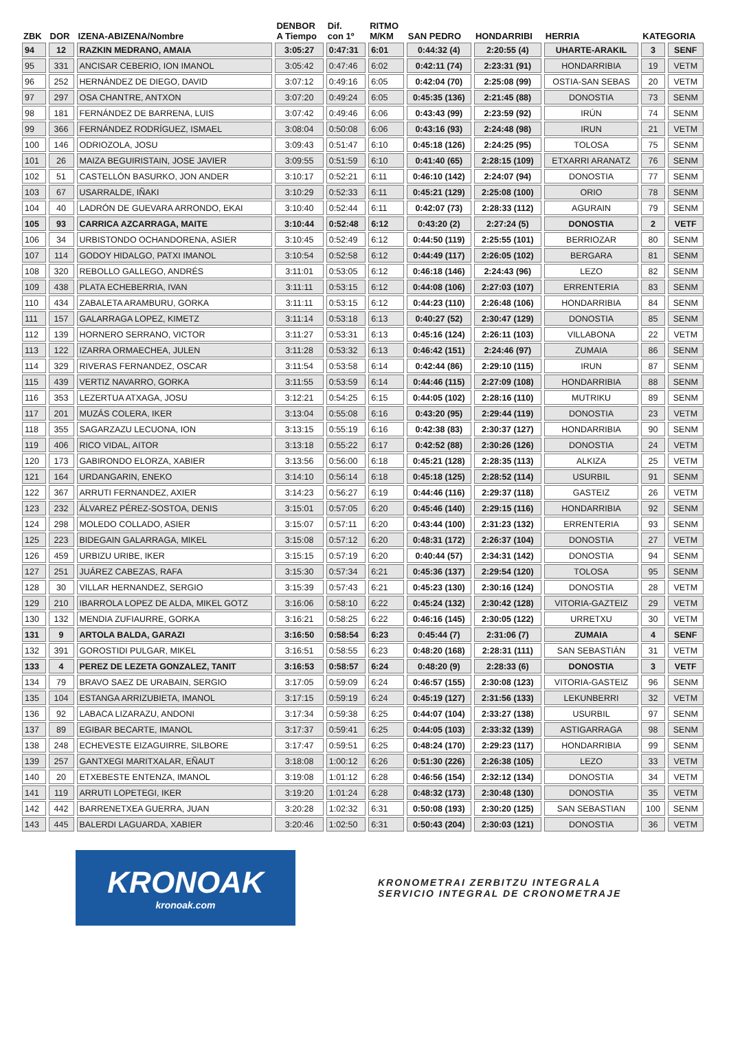| ZBK | DOR | IZENA-ABIZENA/Nombre | DENBOR A Tiempo | Dif. con 1º | RITMO M/KM | SAN PEDRO | HONDARRIBI | HERRIA | KATEGORIA | |
| --- | --- | --- | --- | --- | --- | --- | --- | --- | --- | --- |
| 94 | 12 | RAZKIN MEDRANO, AMAIA | 3:05:27 | 0:47:31 | 6:01 | 0:44:32 (4) | 2:20:55 (4) | UHARTE-ARAKIL | 3 | SENF |
| 95 | 331 | ANCISAR CEBERIO, ION IMANOL | 3:05:42 | 0:47:46 | 6:02 | 0:42:11 (74) | 2:23:31 (91) | HONDARRIBIA | 19 | VETM |
| 96 | 252 | HERNÁNDEZ DE DIEGO, DAVID | 3:07:12 | 0:49:16 | 6:05 | 0:42:04 (70) | 2:25:08 (99) | OSTIA-SAN SEBAS | 20 | VETM |
| 97 | 297 | OSA CHANTRE, ANTXON | 3:07:20 | 0:49:24 | 6:05 | 0:45:35 (136) | 2:21:45 (88) | DONOSTIA | 73 | SENM |
| 98 | 181 | FERNÁNDEZ DE BARRENA, LUIS | 3:07:42 | 0:49:46 | 6:06 | 0:43:43 (99) | 2:23:59 (92) | IRÚN | 74 | SENM |
| 99 | 366 | FERNÁNDEZ RODRÍGUEZ, ISMAEL | 3:08:04 | 0:50:08 | 6:06 | 0:43:16 (93) | 2:24:48 (98) | IRUN | 21 | VETM |
| 100 | 146 | ODRIOZOLA, JOSU | 3:09:43 | 0:51:47 | 6:10 | 0:45:18 (126) | 2:24:25 (95) | TOLOSA | 75 | SENM |
| 101 | 26 | MAIZA BEGUIRISTAIN, JOSE JAVIER | 3:09:55 | 0:51:59 | 6:10 | 0:41:40 (65) | 2:28:15 (109) | ETXARRI ARANATZ | 76 | SENM |
| 102 | 51 | CASTELLÓN BASURKO, JON ANDER | 3:10:17 | 0:52:21 | 6:11 | 0:46:10 (142) | 2:24:07 (94) | DONOSTIA | 77 | SENM |
| 103 | 67 | USARRALDE, IÑAKI | 3:10:29 | 0:52:33 | 6:11 | 0:45:21 (129) | 2:25:08 (100) | ORIO | 78 | SENM |
| 104 | 40 | LADRÓN DE GUEVARA ARRONDO, EKAI | 3:10:40 | 0:52:44 | 6:11 | 0:42:07 (73) | 2:28:33 (112) | AGURAIN | 79 | SENM |
| 105 | 93 | CARRICA AZCARRAGA, MAITE | 3:10:44 | 0:52:48 | 6:12 | 0:43:20 (2) | 2:27:24 (5) | DONOSTIA | 2 | VETF |
| 106 | 34 | URBISTONDO OCHANDORENA, ASIER | 3:10:45 | 0:52:49 | 6:12 | 0:44:50 (119) | 2:25:55 (101) | BERRIOZAR | 80 | SENM |
| 107 | 114 | GODOY HIDALGO, PATXI IMANOL | 3:10:54 | 0:52:58 | 6:12 | 0:44:49 (117) | 2:26:05 (102) | BERGARA | 81 | SENM |
| 108 | 320 | REBOLLO GALLEGO, ANDRÉS | 3:11:01 | 0:53:05 | 6:12 | 0:46:18 (146) | 2:24:43 (96) | LEZO | 82 | SENM |
| 109 | 438 | PLATA ECHEBERRIA, IVAN | 3:11:11 | 0:53:15 | 6:12 | 0:44:08 (106) | 2:27:03 (107) | ERRENTERIA | 83 | SENM |
| 110 | 434 | ZABALETA ARAMBURU, GORKA | 3:11:11 | 0:53:15 | 6:12 | 0:44:23 (110) | 2:26:48 (106) | HONDARRIBIA | 84 | SENM |
| 111 | 157 | GALARRAGA LOPEZ, KIMETZ | 3:11:14 | 0:53:18 | 6:13 | 0:40:27 (52) | 2:30:47 (129) | DONOSTIA | 85 | SENM |
| 112 | 139 | HORNERO SERRANO, VICTOR | 3:11:27 | 0:53:31 | 6:13 | 0:45:16 (124) | 2:26:11 (103) | VILLABONA | 22 | VETM |
| 113 | 122 | IZARRA ORMAECHEA, JULEN | 3:11:28 | 0:53:32 | 6:13 | 0:46:42 (151) | 2:24:46 (97) | ZUMAIA | 86 | SENM |
| 114 | 329 | RIVERAS FERNANDEZ, OSCAR | 3:11:54 | 0:53:58 | 6:14 | 0:42:44 (86) | 2:29:10 (115) | IRUN | 87 | SENM |
| 115 | 439 | VERTIZ NAVARRO, GORKA | 3:11:55 | 0:53:59 | 6:14 | 0:44:46 (115) | 2:27:09 (108) | HONDARRIBIA | 88 | SENM |
| 116 | 353 | LEZERTUA ATXAGA, JOSU | 3:12:21 | 0:54:25 | 6:15 | 0:44:05 (102) | 2:28:16 (110) | MUTRIKU | 89 | SENM |
| 117 | 201 | MUZÁS COLERA, IKER | 3:13:04 | 0:55:08 | 6:16 | 0:43:20 (95) | 2:29:44 (119) | DONOSTIA | 23 | VETM |
| 118 | 355 | SAGARZAZU LECUONA, ION | 3:13:15 | 0:55:19 | 6:16 | 0:42:38 (83) | 2:30:37 (127) | HONDARRIBIA | 90 | SENM |
| 119 | 406 | RICO VIDAL, AITOR | 3:13:18 | 0:55:22 | 6:17 | 0:42:52 (88) | 2:30:26 (126) | DONOSTIA | 24 | VETM |
| 120 | 173 | GABIRONDO ELORZA, XABIER | 3:13:56 | 0:56:00 | 6:18 | 0:45:21 (128) | 2:28:35 (113) | ALKIZA | 25 | VETM |
| 121 | 164 | URDANGARIN, ENEKO | 3:14:10 | 0:56:14 | 6:18 | 0:45:18 (125) | 2:28:52 (114) | USURBIL | 91 | SENM |
| 122 | 367 | ARRUTI FERNANDEZ, AXIER | 3:14:23 | 0:56:27 | 6:19 | 0:44:46 (116) | 2:29:37 (118) | GASTEIZ | 26 | VETM |
| 123 | 232 | ÁLVAREZ PÉREZ-SOSTOA, DENIS | 3:15:01 | 0:57:05 | 6:20 | 0:45:46 (140) | 2:29:15 (116) | HONDARRIBIA | 92 | SENM |
| 124 | 298 | MOLEDO COLLADO, ASIER | 3:15:07 | 0:57:11 | 6:20 | 0:43:44 (100) | 2:31:23 (132) | ERRENTERIA | 93 | SENM |
| 125 | 223 | BIDEGAIN GALARRAGA, MIKEL | 3:15:08 | 0:57:12 | 6:20 | 0:48:31 (172) | 2:26:37 (104) | DONOSTIA | 27 | VETM |
| 126 | 459 | URBIZU URIBE, IKER | 3:15:15 | 0:57:19 | 6:20 | 0:40:44 (57) | 2:34:31 (142) | DONOSTIA | 94 | SENM |
| 127 | 251 | JUÁREZ CABEZAS, RAFA | 3:15:30 | 0:57:34 | 6:21 | 0:45:36 (137) | 2:29:54 (120) | TOLOSA | 95 | SENM |
| 128 | 30 | VILLAR HERNANDEZ, SERGIO | 3:15:39 | 0:57:43 | 6:21 | 0:45:23 (130) | 2:30:16 (124) | DONOSTIA | 28 | VETM |
| 129 | 210 | IBARROLA LOPEZ DE ALDA, MIKEL GOTZ | 3:16:06 | 0:58:10 | 6:22 | 0:45:24 (132) | 2:30:42 (128) | VITORIA-GAZTEIZ | 29 | VETM |
| 130 | 132 | MENDIA ZUFIAURRE, GORKA | 3:16:21 | 0:58:25 | 6:22 | 0:46:16 (145) | 2:30:05 (122) | URRETXU | 30 | VETM |
| 131 | 9 | ARTOLA BALDA, GARAZI | 3:16:50 | 0:58:54 | 6:23 | 0:45:44 (7) | 2:31:06 (7) | ZUMAIA | 4 | SENF |
| 132 | 391 | GOROSTIDI PULGAR, MIKEL | 3:16:51 | 0:58:55 | 6:23 | 0:48:20 (168) | 2:28:31 (111) | SAN SEBASTIÁN | 31 | VETM |
| 133 | 4 | PEREZ DE LEZETA GONZALEZ, TANIT | 3:16:53 | 0:58:57 | 6:24 | 0:48:20 (9) | 2:28:33 (6) | DONOSTIA | 3 | VETF |
| 134 | 79 | BRAVO SAEZ DE URABAIN, SERGIO | 3:17:05 | 0:59:09 | 6:24 | 0:46:57 (155) | 2:30:08 (123) | VITORIA-GASTEIZ | 96 | SENM |
| 135 | 104 | ESTANGA ARRIZUBIETA, IMANOL | 3:17:15 | 0:59:19 | 6:24 | 0:45:19 (127) | 2:31:56 (133) | LEKUNBERRI | 32 | VETM |
| 136 | 92 | LABACA LIZARAZU, ANDONI | 3:17:34 | 0:59:38 | 6:25 | 0:44:07 (104) | 2:33:27 (138) | USURBIL | 97 | SENM |
| 137 | 89 | EGIBAR BECARTE, IMANOL | 3:17:37 | 0:59:41 | 6:25 | 0:44:05 (103) | 2:33:32 (139) | ASTIGARRAGA | 98 | SENM |
| 138 | 248 | ECHEVESTE EIZAGUIRRE, SILBORE | 3:17:47 | 0:59:51 | 6:25 | 0:48:24 (170) | 2:29:23 (117) | HONDARRIBIA | 99 | SENM |
| 139 | 257 | GANTXEGI MARITXALAR, EÑAUT | 3:18:08 | 1:00:12 | 6:26 | 0:51:30 (226) | 2:26:38 (105) | LEZO | 33 | VETM |
| 140 | 20 | ETXEBESTE ENTENZA, IMANOL | 3:19:08 | 1:01:12 | 6:28 | 0:46:56 (154) | 2:32:12 (134) | DONOSTIA | 34 | VETM |
| 141 | 119 | ARRUTI LOPETEGI, IKER | 3:19:20 | 1:01:24 | 6:28 | 0:48:32 (173) | 2:30:48 (130) | DONOSTIA | 35 | VETM |
| 142 | 442 | BARRENETXEA GUERRA, JUAN | 3:20:28 | 1:02:32 | 6:31 | 0:50:08 (193) | 2:30:20 (125) | SAN SEBASTIAN | 100 | SENM |
| 143 | 445 | BALERDI LAGUARDA, XABIER | 3:20:46 | 1:02:50 | 6:31 | 0:50:43 (204) | 2:30:03 (121) | DONOSTIA | 36 | VETM |
KRONOAK
kronoak.com
KRONOMETRAI ZERBITZU INTEGRALA
SERVICIO INTEGRAL DE CRONOMETRAJE